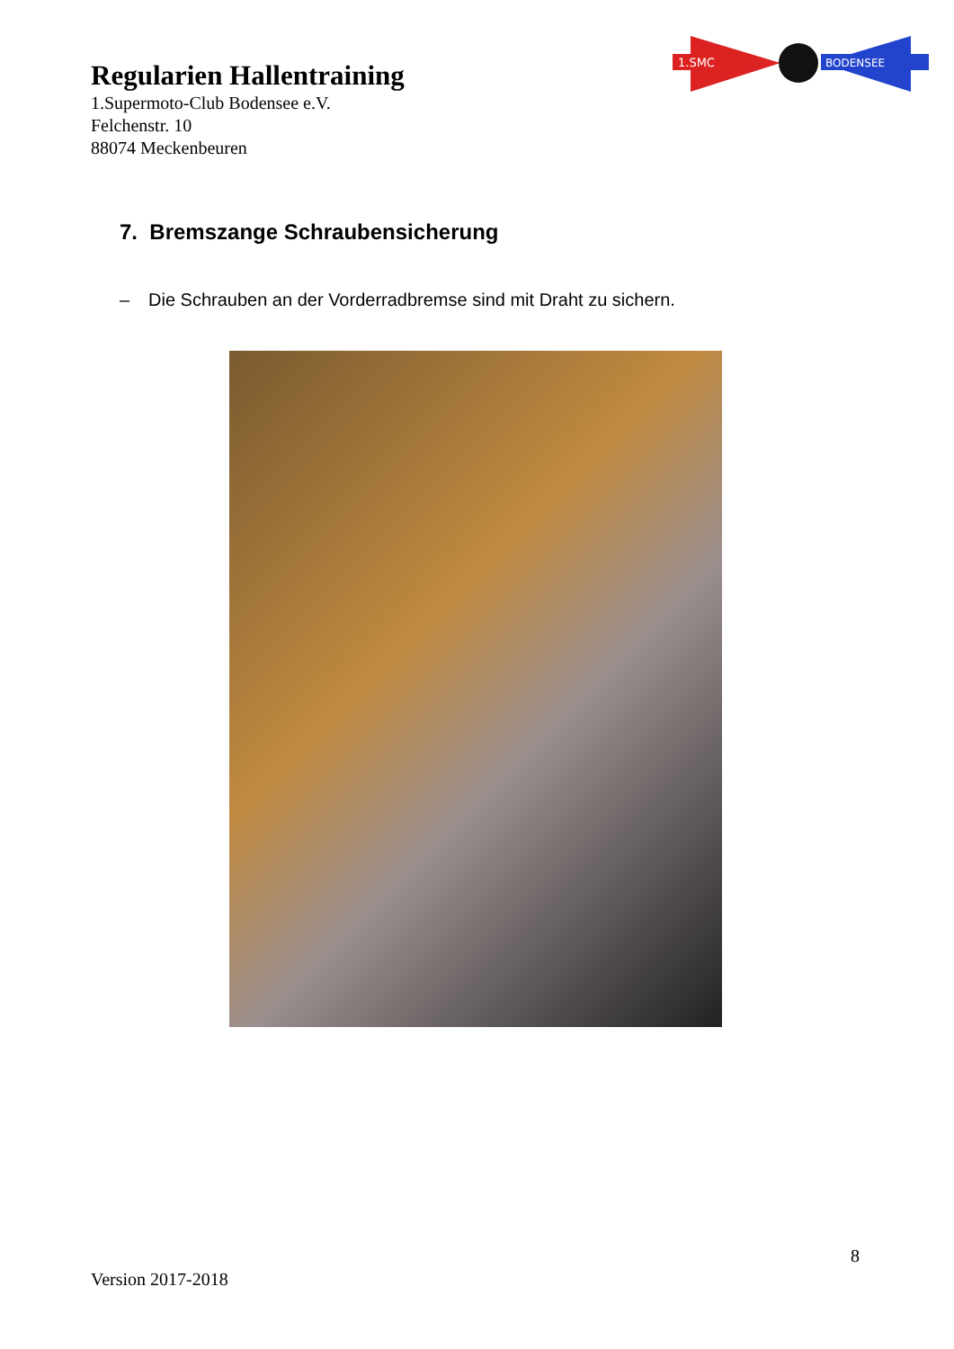Regularien Hallentraining
1.Supermoto-Club Bodensee e.V.
Felchenstr. 10
88074 Meckenbeuren
1.SMC
BODENSEE
7. Bremszange Schraubensicherung
– Die Schrauben an der Vorderradbremse sind mit Draht zu sichern.
8
Version 2017-2018